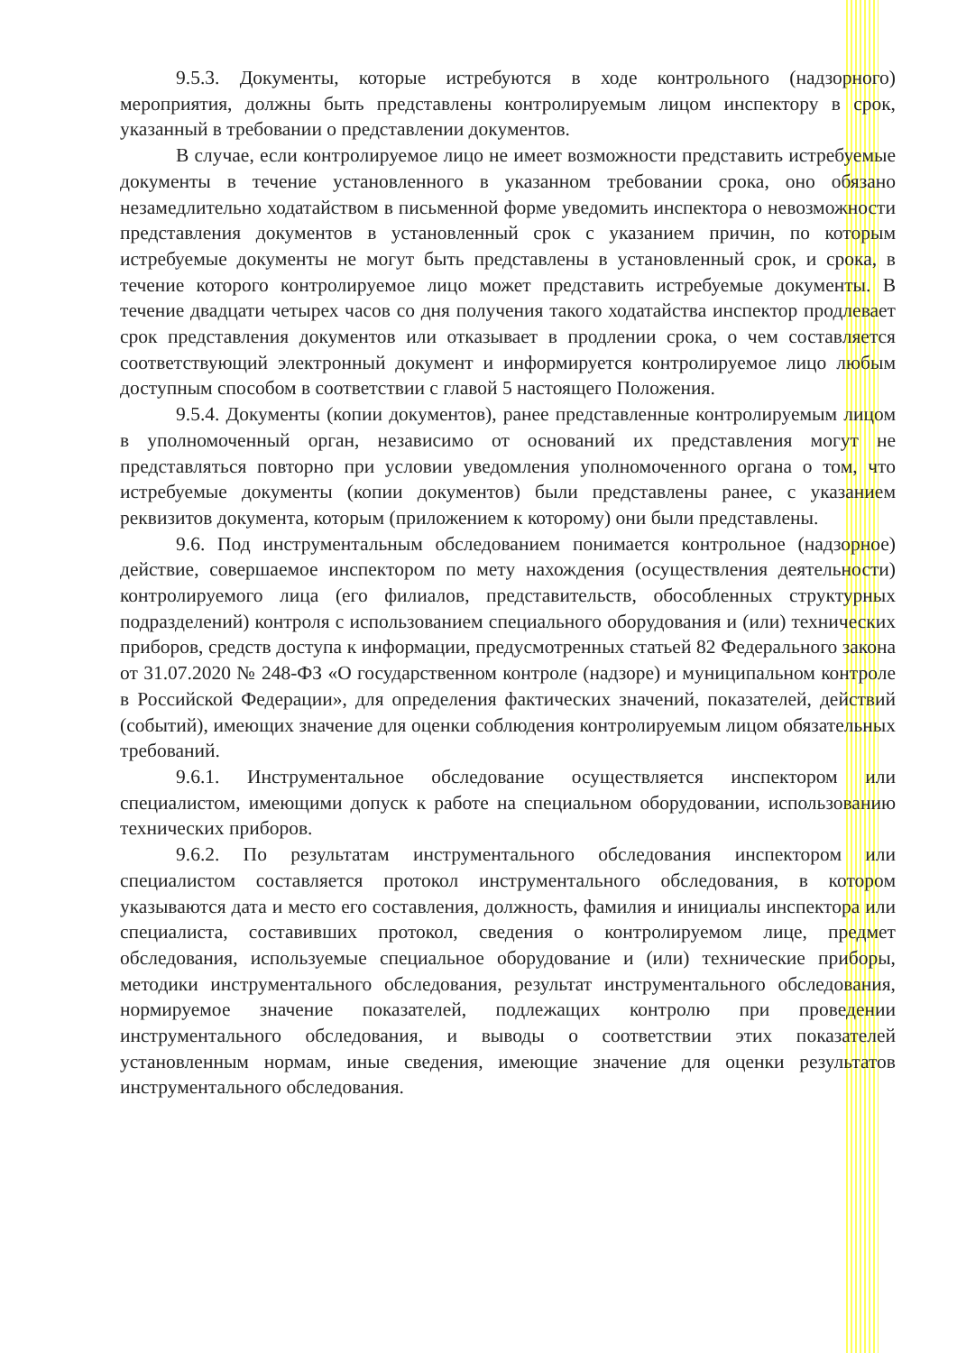9.5.3. Документы, которые истребуются в ходе контрольного (надзорного) мероприятия, должны быть представлены контролируемым лицом инспектору в срок, указанный в требовании о представлении документов.
В случае, если контролируемое лицо не имеет возможности представить истребуемые документы в течение установленного в указанном требовании срока, оно обязано незамедлительно ходатайством в письменной форме уведомить инспектора о невозможности представления документов в установленный срок с указанием причин, по которым истребуемые документы не могут быть представлены в установленный срок, и срока, в течение которого контролируемое лицо может представить истребуемые документы. В течение двадцати четырех часов со дня получения такого ходатайства инспектор продлевает срок представления документов или отказывает в продлении срока, о чем составляется соответствующий электронный документ и информируется контролируемое лицо любым доступным способом в соответствии с главой 5 настоящего Положения.
9.5.4. Документы (копии документов), ранее представленные контролируемым лицом в уполномоченный орган, независимо от оснований их представления могут не представляться повторно при условии уведомления уполномоченного органа о том, что истребуемые документы (копии документов) были представлены ранее, с указанием реквизитов документа, которым (приложением к которому) они были представлены.
9.6. Под инструментальным обследованием понимается контрольное (надзорное) действие, совершаемое инспектором по мету нахождения (осуществления деятельности) контролируемого лица (его филиалов, представительств, обособленных структурных подразделений) контроля с использованием специального оборудования и (или) технических приборов, средств доступа к информации, предусмотренных статьей 82 Федерального закона от 31.07.2020 № 248-ФЗ «О государственном контроле (надзоре) и муниципальном контроле в Российской Федерации», для определения фактических значений, показателей, действий (событий), имеющих значение для оценки соблюдения контролируемым лицом обязательных требований.
9.6.1. Инструментальное обследование осуществляется инспектором или специалистом, имеющими допуск к работе на специальном оборудовании, использованию технических приборов.
9.6.2. По результатам инструментального обследования инспектором или специалистом составляется протокол инструментального обследования, в котором указываются дата и место его составления, должность, фамилия и инициалы инспектора или специалиста, составивших протокол, сведения о контролируемом лице, предмет обследования, используемые специальное оборудование и (или) технические приборы, методики инструментального обследования, результат инструментального обследования, нормируемое значение показателей, подлежащих контролю при проведении инструментального обследования, и выводы о соответствии этих показателей установленным нормам, иные сведения, имеющие значение для оценки результатов инструментального обследования.